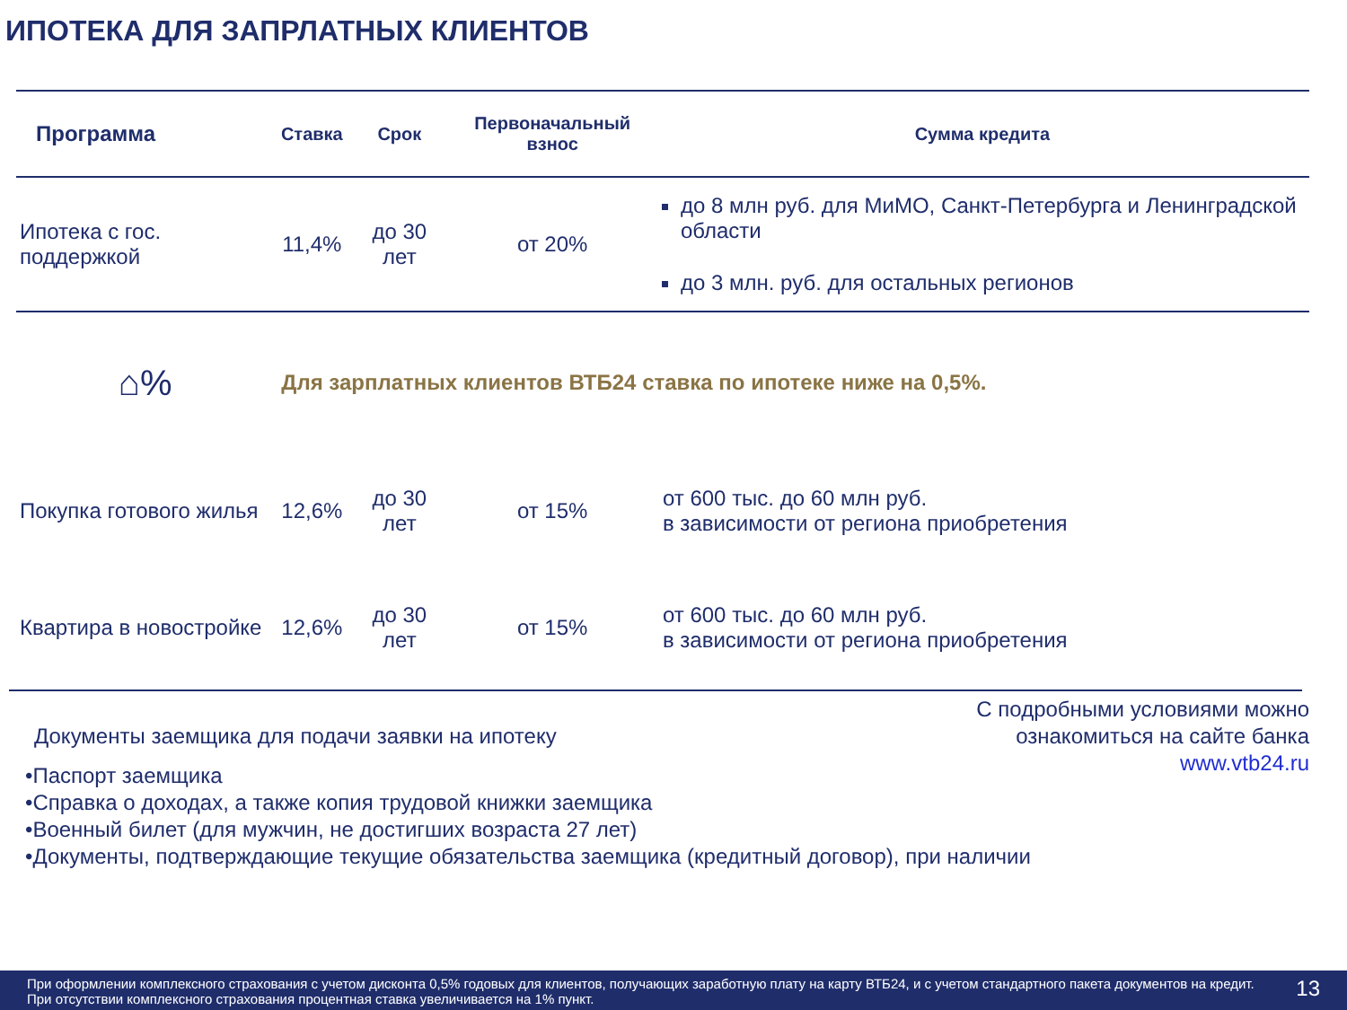ИПОТЕКА ДЛЯ ЗАПРЛАТНЫХ КЛИЕНТОВ
| Программа | Ставка | Срок | Первоначальный взнос | Сумма кредита |
| --- | --- | --- | --- | --- |
| Ипотека с гос. поддержкой | 11,4% | до 30 лет | от 20% | до 8 млн руб. для МиМО, Санкт-Петербурга и Ленинградской области до 3 млн. руб. для остальных регионов |
| ⌂% | Для зарплатных клиентов ВТБ24 ставка по ипотеке ниже на 0,5%. | | | |
| Покупка готового жилья | 12,6% | до 30 лет | от 15% | от 600 тыс. до 60 млн руб. в зависимости от региона приобретения |
| Квартира в новостройке | 12,6% | до 30 лет | от 15% | от 600 тыс. до 60 млн руб. в зависимости от региона приобретения |
С подробными условиями можно
ознакомиться на сайте банка
www.vtb24.ru
Документы заемщика для подачи заявки на ипотеку
•Паспорт заемщика
•Справка о доходах, а также копия трудовой книжки заемщика
•Военный билет (для мужчин, не достигших возраста 27 лет)
•Документы, подтверждающие текущие обязательства заемщика (кредитный договор), при наличии
При оформлении комплексного страхования с учетом дисконта 0,5% годовых для клиентов, получающих заработную плату на карту ВТБ24, и с учетом стандартного пакета документов на кредит. При отсутствии комплексного страхования процентная ставка увеличивается на 1% пункт.
13